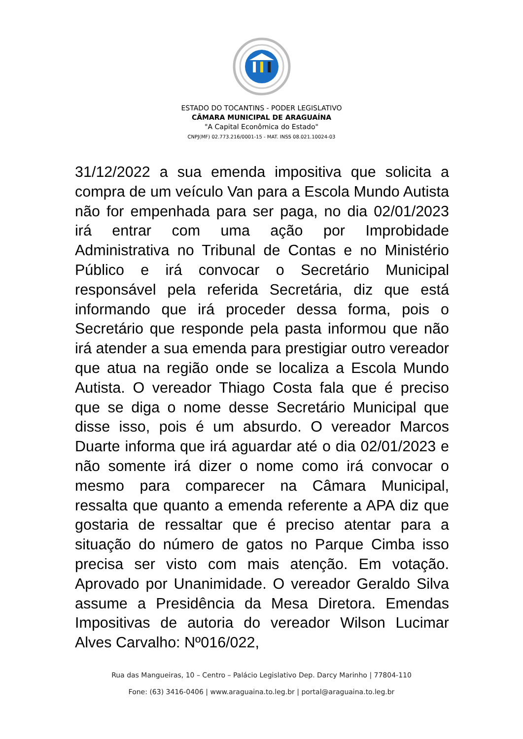ESTADO DO TOCANTINS - PODER LEGISLATIVO
CÂMARA MUNICIPAL DE ARAGUAÍNA
"A Capital Econômica do Estado"
CNPJ(MF) 02.773.216/0001-15 - MAT. INSS 08.021.10024-03
31/12/2022 a sua emenda impositiva que solicita a compra de um veículo Van para a Escola Mundo Autista não for empenhada para ser paga, no dia 02/01/2023 irá entrar com uma ação por Improbidade Administrativa no Tribunal de Contas e no Ministério Público e irá convocar o Secretário Municipal responsável pela referida Secretária, diz que está informando que irá proceder dessa forma, pois o Secretário que responde pela pasta informou que não irá atender a sua emenda para prestigiar outro vereador que atua na região onde se localiza a Escola Mundo Autista. O vereador Thiago Costa fala que é preciso que se diga o nome desse Secretário Municipal que disse isso, pois é um absurdo. O vereador Marcos Duarte informa que irá aguardar até o dia 02/01/2023 e não somente irá dizer o nome como irá convocar o mesmo para comparecer na Câmara Municipal, ressalta que quanto a emenda referente a APA diz que gostaria de ressaltar que é preciso atentar para a situação do número de gatos no Parque Cimba isso precisa ser visto com mais atenção. Em votação. Aprovado por Unanimidade. O vereador Geraldo Silva assume a Presidência da Mesa Diretora. Emendas Impositivas de autoria do vereador Wilson Lucimar Alves Carvalho: Nº016/022,
Rua das Mangueiras, 10 – Centro – Palácio Legislativo Dep. Darcy Marinho | 77804-110
Fone: (63) 3416-0406 | www.araguaina.to.leg.br | portal@araguaina.to.leg.br